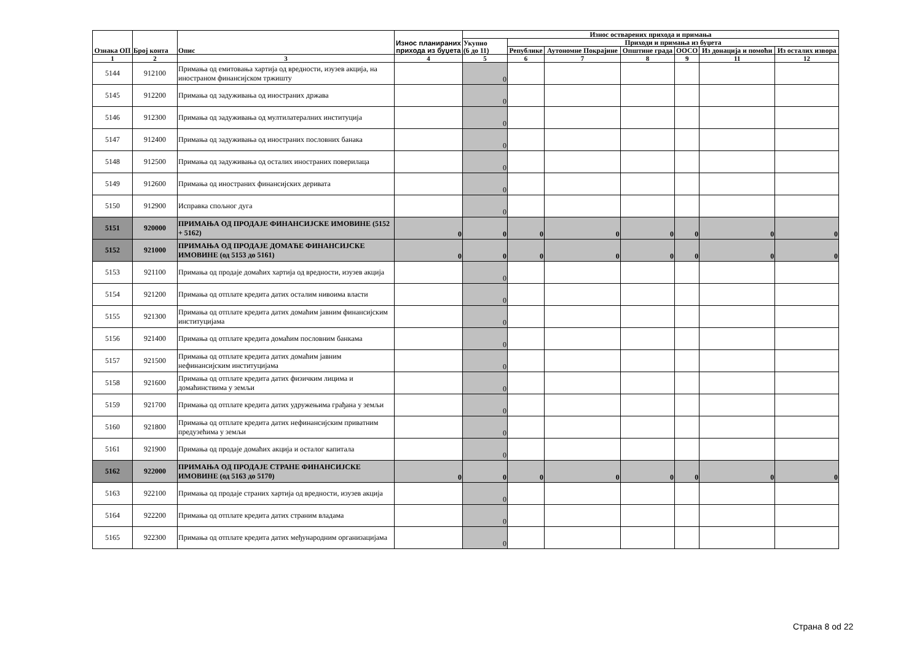| Ознака ОП | Број конта | Опис | Износ планираних прихода из буџета | Износ остварених прихода и примања | | | | | | |
| --- | --- | --- | --- | --- | --- | --- | --- | --- | --- | --- |
| | | | | Укупно (6 до 11) | Приходи и примања из буџета | | | | | |
| | | | | | Републике | Аутономне Покрајине | Општине града | ООСО | Из донација и помоћи | Из осталих извора |
| 1 | 2 | 3 | 4 | 5 | 6 | 7 | 8 | 9 | 11 | 12 |
| 5144 | 912100 | Примања од емитовања хартија од вредности, изузев акција, на иностраном финансијском тржишту | | 0 | | | | | | |
| 5145 | 912200 | Примања од задуживања од иностраних држава | | 0 | | | | | | |
| 5146 | 912300 | Примања од задуживања од мултилатералних институција | | 0 | | | | | | |
| 5147 | 912400 | Примања од задуживања од иностраних пословних банака | | 0 | | | | | | |
| 5148 | 912500 | Примања од задуживања од осталих иностраних поверилаца | | 0 | | | | | | |
| 5149 | 912600 | Примања од иностраних финансијских деривата | | 0 | | | | | | |
| 5150 | 912900 | Исправка спољног дуга | | 0 | | | | | | |
| 5151 | 920000 | ПРИМАЊА ОД ПРОДАЈЕ ФИНАНСИЈСКЕ ИМОВИНЕ (5152 + 5162) | 0 | 0 | 0 | 0 | 0 | 0 | 0 | 0 |
| 5152 | 921000 | ПРИМАЊА ОД ПРОДАЈЕ ДОМАЋЕ ФИНАНСИЈСКЕ ИМОВИНЕ (од 5153 до 5161) | 0 | 0 | 0 | 0 | 0 | 0 | 0 | 0 |
| 5153 | 921100 | Примања од продаје домаћих хартија од вредности, изузев акција | | 0 | | | | | | |
| 5154 | 921200 | Примања од отплате кредита датих осталим нивоима власти | | 0 | | | | | | |
| 5155 | 921300 | Примања од отплате кредита датих домаћим јавним финансијским институцијама | | 0 | | | | | | |
| 5156 | 921400 | Примања од отплате кредита домаћим пословним банкама | | 0 | | | | | | |
| 5157 | 921500 | Примања од отплате кредита датих домаћим јавним нефинансијским институцијама | | 0 | | | | | | |
| 5158 | 921600 | Примања од отплате кредита датих физичким лицима и домаћинствима у земљи | | 0 | | | | | | |
| 5159 | 921700 | Примања од отплате кредита датих удружењима грађана у земљи | | 0 | | | | | | |
| 5160 | 921800 | Примања од отплате кредита датих нефинансијским приватним предузећима у земљи | | 0 | | | | | | |
| 5161 | 921900 | Примања од продаје домаћих акција и осталог капитала | | 0 | | | | | | |
| 5162 | 922000 | ПРИМАЊА ОД ПРОДАЈЕ СТРАНЕ ФИНАНСИЈСКЕ ИМОВИНЕ (од 5163 до 5170) | 0 | 0 | 0 | 0 | 0 | 0 | 0 | 0 |
| 5163 | 922100 | Примања од продаје страних хартија од вредности, изузев акција | | 0 | | | | | | |
| 5164 | 922200 | Примања од отплате кредита датих страним владама | | 0 | | | | | | |
| 5165 | 922300 | Примања од отплате кредита датих међународним организацијама | | 0 | | | | | | |
Страна 8 od 22